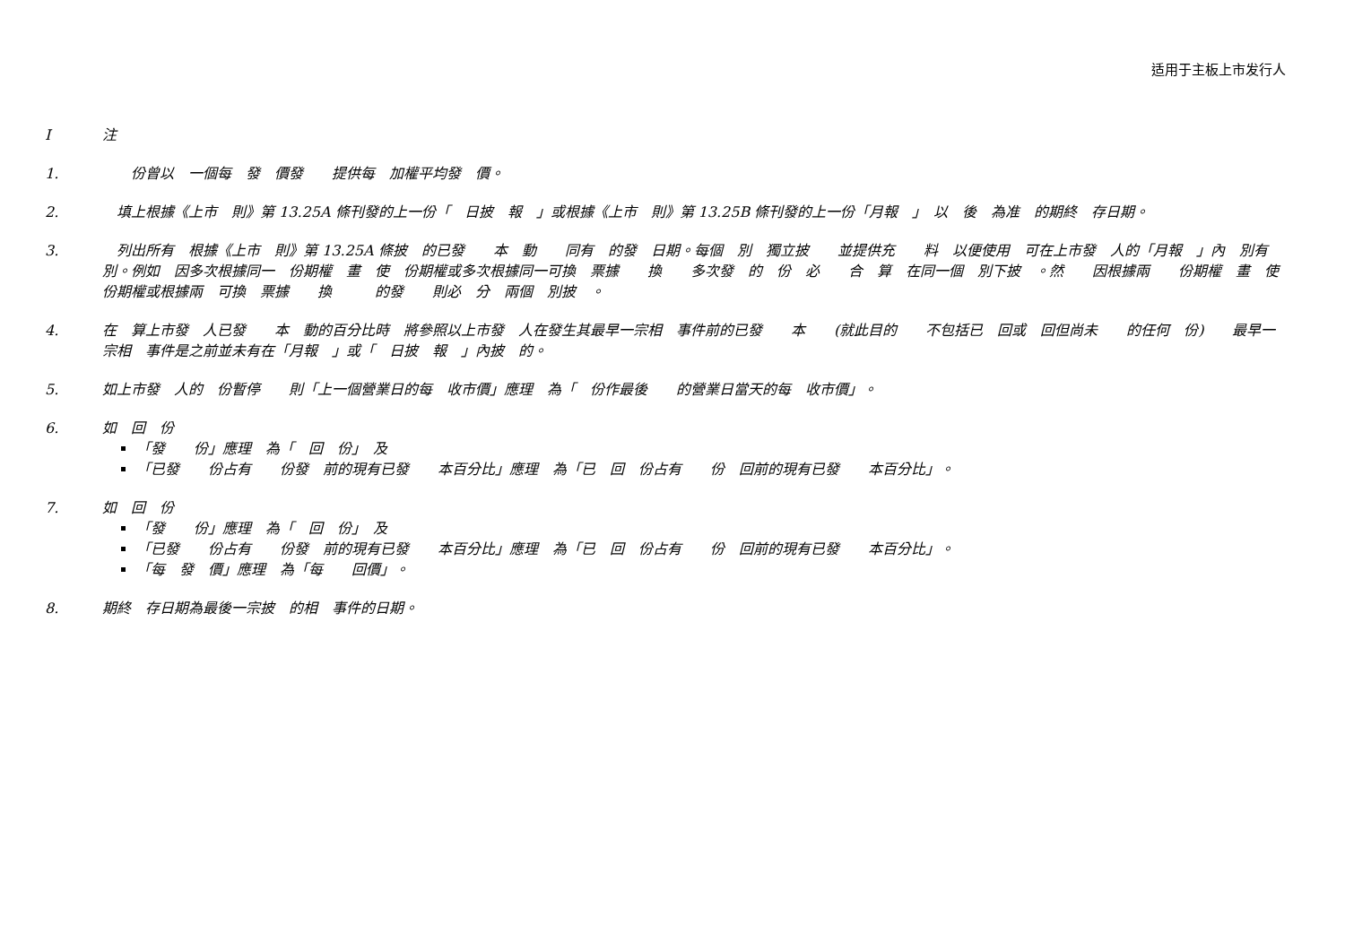适用于主板上市发行人
I 注
1. 　　份曾以　一個每　發　價發　　提供每　加權平均發　價。
2. 　填上根據《上市　則》第 13.25A 條刊發的上一份「　日披　報　」或根據《上市　則》第 13.25B 條刊發的上一份「月報　」　以　後　為准　的期終　存日期。
3. 　列出所有　根據《上市　則》第 13.25A 條披　的已發　　本　動　　同有　的發　日期。每個　別　獨立披　　並提供充　　料　以便使用　可在上市發　人的「月報　」內　別有　　別。例如　因多次根據同一　份期權　畫　使　份期權或多次根據同一可換　票據　　換　　多次發　的　份　必　　合　算　在同一個　別下披　。然　　因根據兩　　份期權　畫　使　份期權或根據兩　可換　票據　　換　　　的發　　則必　分　兩個　別披　。
4. 在　算上市發　人已發　　本　動的百分比時　將參照以上市發　人在發生其最早一宗相　事件前的已發　　本　　(就此目的　　不包括已　回或　回但尚未　　的任何　份)　　最早一宗相　事件是之前並未有在「月報　」或「　日披　報　」內披　的。
5. 如上市發　人的　份暫停　　則「上一個營業日的每　收市價」應理　為「　份作最後　　的營業日當天的每　收市價」。
6. 如　回　份
「發　　份」應理　為「　回　份」　及
「已發　　份占有　　份發　前的現有已發　　本百分比」應理　為「已　回　份占有　　份　回前的現有已發　　本百分比」。
7. 如　回　份
「發　　份」應理　為「　回　份」　及
「已發　　份占有　　份發　前的現有已發　　本百分比」應理　為「已　回　份占有　　份　回前的現有已發　　本百分比」。
「每　發　價」應理　為「每　　回價」。
8. 期終　存日期為最後一宗披　的相　事件的日期。